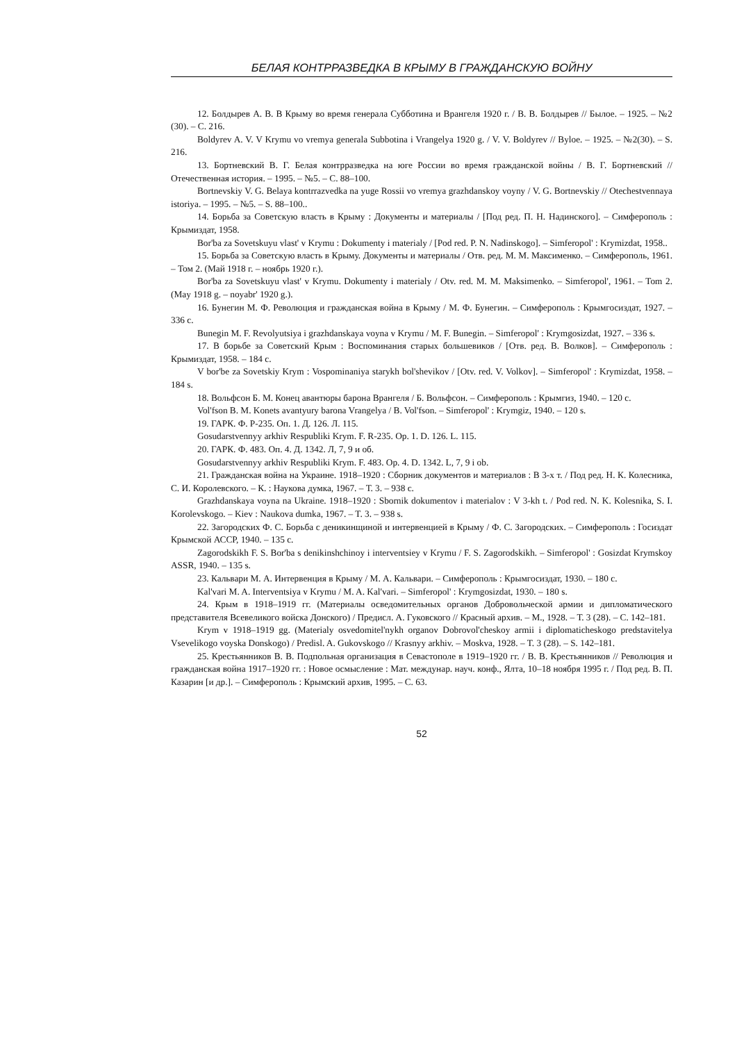БЕЛАЯ КОНТРРАЗВЕДКА В КРЫМУ В ГРАЖДАНСКУЮ ВОЙНУ
12. Болдырев А. В. В Крыму во время генерала Субботина и Врангеля 1920 г. / В. В. Болдырев // Былое. – 1925. – №2 (30). – С. 216.
Boldyrev A. V. V Krymu vo vremya generala Subbotina i Vrangelya 1920 g. / V. V. Boldyrev // Byloe. – 1925. – №2(30). – S. 216.
13. Бортневский В. Г. Белая контрразведка на юге России во время гражданской войны / В. Г. Бортневский // Отечественная история. – 1995. – №5. – С. 88–100.
Bortnevskiy V. G. Belaya kontrrazvedka na yuge Rossii vo vremya grazhdanskoy voyny / V. G. Bortnevskiy // Otechestvennaya istoriya. – 1995. – №5. – S. 88–100..
14. Борьба за Советскую власть в Крыму : Документы и материалы / [Под ред. П. Н. Надинского]. – Симферополь : Крымиздат, 1958.
Bor'ba za Sovetskuyu vlast' v Krymu : Dokumenty i materialy / [Pod red. P. N. Nadinskogo]. – Simferopol' : Krymizdat, 1958..
15. Борьба за Советскую власть в Крыму. Документы и материалы / Отв. ред. М. М. Максименко. – Симферополь, 1961. – Том 2. (Май 1918 г. – ноябрь 1920 г.).
Bor'ba za Sovetskuyu vlast' v Krymu. Dokumenty i materialy / Otv. red. M. M. Maksimenko. – Simferopol', 1961. – Tom 2. (May 1918 g. – noyabr' 1920 g.).
16. Бунегин М. Ф. Революция и гражданская война в Крыму / М. Ф. Бунегин. – Симферополь : Крымгосиздат, 1927. – 336 с.
Bunegin M. F. Revolyutsiya i grazhdanskaya voyna v Krymu / M. F. Bunegin. – Simferopol' : Krymgosizdat, 1927. – 336 s.
17. В борьбе за Советский Крым : Воспоминания старых большевиков / [Отв. ред. В. Волков]. – Симферополь : Крымиздат, 1958. – 184 с.
V bor'be za Sovetskiy Krym : Vospominaniya starykh bol'shevikov / [Otv. red. V. Volkov]. – Simferopol' : Krymizdat, 1958. – 184 s.
18. Вольфсон Б. М. Конец авантюры барона Врангеля / Б. Вольфсон. – Симферополь : Крымгиз, 1940. – 120 с.
Vol'fson B. M. Konets avantyury barona Vrangelya / B. Vol'fson. – Simferopol' : Krymgiz, 1940. – 120 s.
19. ГАРК. Ф. Р-235. Оп. 1. Д. 126. Л. 115.
Gosudarstvennyy arkhiv Respubliki Krym. F. R-235. Op. 1. D. 126. L. 115.
20. ГАРК. Ф. 483. Оп. 4. Д. 1342. Л, 7, 9 и об.
Gosudarstvennyy arkhiv Respubliki Krym. F. 483. Op. 4. D. 1342. L, 7, 9 i ob.
21. Гражданская война на Украине. 1918–1920 : Сборник документов и материалов : В 3-х т. / Под ред. Н. К. Колесника, С. И. Королевского. – К. : Наукова думка, 1967. – Т. 3. – 938 с.
Grazhdanskaya voyna na Ukraine. 1918–1920 : Sbornik dokumentov i materialov : V 3-kh t. / Pod red. N. K. Kolesnika, S. I. Korolevskogo. – Kiev : Naukova dumka, 1967. – T. 3. – 938 s.
22. Загородских Ф. С. Борьба с деникинщиной и интервенцией в Крыму / Ф. С. Загородских. – Симферополь : Госиздат Крымской АССР, 1940. – 135 с.
Zagorodskikh F. S. Bor'ba s denikinshchinoy i interventsiey v Krymu / F. S. Zagorodskikh. – Simferopol' : Gosizdat Krymskoy ASSR, 1940. – 135 s.
23. Кальвари М. А. Интервенция в Крыму / М. А. Кальвари. – Симферополь : Крымгосиздат, 1930. – 180 с.
Kal'vari M. A. Interventsiya v Krymu / M. A. Kal'vari. – Simferopol' : Krymgosizdat, 1930. – 180 s.
24. Крым в 1918–1919 гг. (Материалы осведомительных органов Добровольческой армии и дипломатического представителя Всевеликого войска Донского) / Предисл. А. Гуковского // Красный архив. – М., 1928. – Т. 3 (28). – С. 142–181.
Krym v 1918–1919 gg. (Materialy osvedomitel'nykh organov Dobrovol'cheskoy armii i diplomaticheskogo predstavitelya Vsevelikogo voyska Donskogo) / Predisl. A. Gukovskogo // Krasnyy arkhiv. – Moskva, 1928. – T. 3 (28). – S. 142–181.
25. Крестьянников В. В. Подпольная организация в Севастополе в 1919–1920 гг. / В. В. Крестьянников // Революция и гражданская война 1917–1920 гг. : Новое осмысление : Мат. междунар. науч. конф., Ялта, 10–18 ноября 1995 г. / Под ред. В. П. Казарин [и др.]. – Симферополь : Крымский архив, 1995. – С. 63.
52